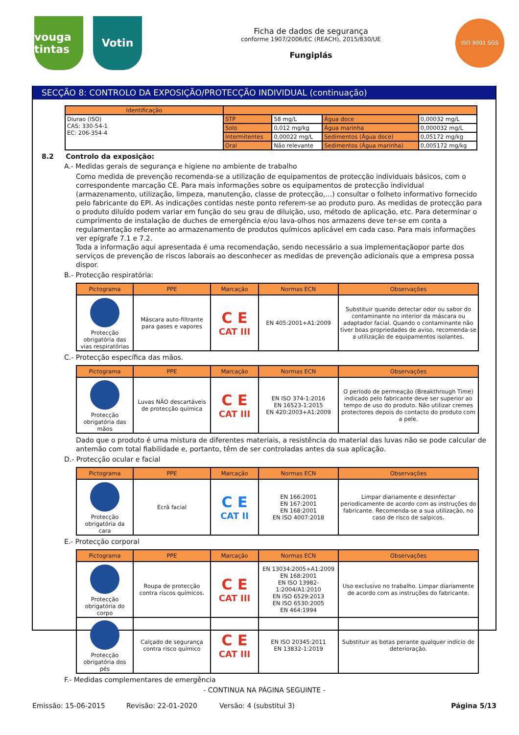vouga tintas
Votin
Ficha de dados de segurança
conforme 1907/2006/EC (REACH), 2015/830/UE
Fungiplás
ISO 9001 SGS
SECÇÃO 8: CONTROLO DA EXPOSIÇÃO/PROTECÇÃO INDIVIDUAL (continuação)
| Identificação | | | | |
| --- | --- | --- | --- | --- |
| Diurao (ISO) CAS: 330-54-1 EC: 206-354-4 | STP | 58 mg/L | Água doce | 0,00032 mg/L |
| | Solo | 0,012 mg/kg | Água marinha | 0,000032 mg/L |
| | Intermitentes | 0,00022 mg/L | Sedimentos (Água doce) | 0,05172 mg/kg |
| | Oral | Não relevante | Sedimentos (Água marinha) | 0,005172 mg/kg |
8.2 Controlo da exposição:
A.- Medidas gerais de segurança e higiene no ambiente de trabalho
Como medida de prevenção recomenda-se a utilização de equipamentos de protecção individuais básicos, com o correspondente marcação CE. Para mais informações sobre os equipamentos de protecção individual (armazenamento, utilização, limpeza, manutenção, classe de protecção,…) consultar o folheto informativo fornecido pelo fabricante do EPI. As indicações contidas neste ponto referem-se ao produto puro. As medidas de protecção para o produto diluído podem variar em função do seu grau de diluição, uso, método de aplicação, etc. Para determinar o cumprimento de instalação de duches de emergência e/ou lava-olhos nos armazens deve ter-se em conta a regulamentação referente ao armazenamento de produtos químicos aplicável em cada caso. Para mais informações ver epígrafe 7.1 e 7.2.
Toda a informação aqui apresentada é uma recomendação, sendo necessário a sua implementaçãopor parte dos serviços de prevenção de riscos laborais ao desconhecer as medidas de prevenção adicionais que a empresa possa dispor.
B.- Protecção respiratória:
| Pictograma | PPE | Marcação | Normas ECN | Observações |
| --- | --- | --- | --- | --- |
| Protecção obrigatória das vias respiratórias | Máscara auto-filtrante para gases e vapores | C E CAT III | EN 405:2001+A1:2009 | Substituir quando detectar odor ou sabor do contaminante no interior da máscara ou adaptador facial. Quando o contaminante não tiver boas propriedades de aviso, recomenda-se a utilização de equipamentos isolantes. |
C.- Protecção específica das mãos.
| Pictograma | PPE | Marcação | Normas ECN | Observações |
| --- | --- | --- | --- | --- |
| Protecção obrigatória das mãos | Luvas NÃO descartáveis de protecção química | C E CAT III | EN ISO 374-1:2016 EN 16523-1:2015 EN 420:2003+A1:2009 | O período de permeação (Breakthrough Time) indicado pelo fabricante deve ser superior ao tempo de uso do produto. Não utilizar cremes protectores depois do contacto do produto com a pele. |
Dado que o produto é uma mistura de diferentes materiais, a resistência do material das luvas não se pode calcular de antemão com total fiabilidade e, portanto, têm de ser controladas antes da sua aplicação.
D.- Protecção ocular e facial
| Pictograma | PPE | Marcação | Normas ECN | Observações |
| --- | --- | --- | --- | --- |
| Protecção obrigatória da cara | Ecrã facial | C E CAT II | EN 166:2001 EN 167:2001 EN 168:2001 EN ISO 4007:2018 | Limpar diariamente e desinfectar periodicamente de acordo com as instruções do fabricante. Recomenda-se a sua utilização, no caso de risco de salpicos. |
E.- Protecção corporal
| Pictograma | PPE | Marcação | Normas ECN | Observações |
| --- | --- | --- | --- | --- |
| Protecção obrigatória do corpo | Roupa de protecção contra riscos químicos. | C E CAT III | EN 13034:2005+A1:2009 EN 168:2001 EN ISO 13982-1:2004/A1:2010 EN ISO 6529:2013 EN ISO 6530:2005 EN 464:1994 | Uso exclusivo no trabalho. Limpar diariamente de acordo com as instruções do fabricante. |
| Protecção obrigatória dos pés | Calçado de segurança contra risco químico | C E CAT III | EN ISO 20345:2011 EN 13832-1:2019 | Substituir as botas perante qualquer indício de deterioração. |
F.- Medidas complementares de emergência
- CONTINUA NA PÁGINA SEGUINTE -
Emissão: 15-06-2015 Revisão: 22-01-2020 Versão: 4 (substitui 3) Página 5/13